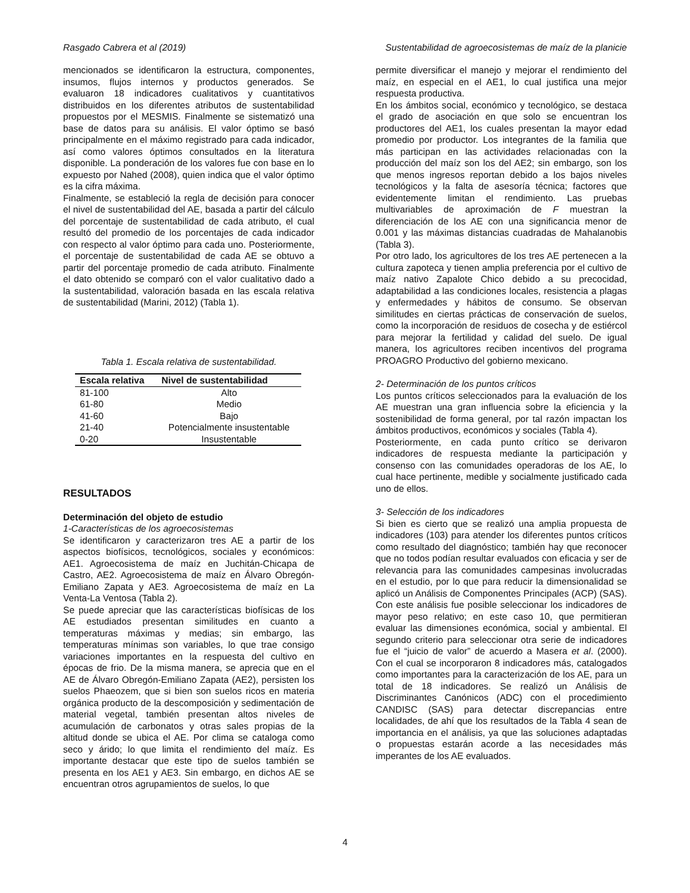Rasgado Cabrera et al (2019) Sustentabilidad de agroecosistemas de maíz de la planicie
mencionados se identificaron la estructura, componentes, insumos, flujos internos y productos generados. Se evaluaron 18 indicadores cualitativos y cuantitativos distribuidos en los diferentes atributos de sustentabilidad propuestos por el MESMIS. Finalmente se sistematizó una base de datos para su análisis. El valor óptimo se basó principalmente en el máximo registrado para cada indicador, así como valores óptimos consultados en la literatura disponible. La ponderación de los valores fue con base en lo expuesto por Nahed (2008), quien indica que el valor óptimo es la cifra máxima.
Finalmente, se estableció la regla de decisión para conocer el nivel de sustentabilidad del AE, basada a partir del cálculo del porcentaje de sustentabilidad de cada atributo, el cual resultó del promedio de los porcentajes de cada indicador con respecto al valor óptimo para cada uno. Posteriormente, el porcentaje de sustentabilidad de cada AE se obtuvo a partir del porcentaje promedio de cada atributo. Finalmente el dato obtenido se comparó con el valor cualitativo dado a la sustentabilidad, valoración basada en las escala relativa de sustentabilidad (Marini, 2012) (Tabla 1).
Tabla 1. Escala relativa de sustentabilidad.
| Escala relativa | Nivel de sustentabilidad |
| --- | --- |
| 81-100 | Alto |
| 61-80 | Medio |
| 41-60 | Bajo |
| 21-40 | Potencialmente insustentable |
| 0-20 | Insustentable |
RESULTADOS
Determinación del objeto de estudio
1-Características de los agroecosistemas
Se identificaron y caracterizaron tres AE a partir de los aspectos biofísicos, tecnológicos, sociales y económicos: AE1. Agroecosistema de maíz en Juchitán-Chicapa de Castro, AE2. Agroecosistema de maíz en Álvaro Obregón-Emiliano Zapata y AE3. Agroecosistema de maíz en La Venta-La Ventosa (Tabla 2).
Se puede apreciar que las características biofísicas de los AE estudiados presentan similitudes en cuanto a temperaturas máximas y medias; sin embargo, las temperaturas mínimas son variables, lo que trae consigo variaciones importantes en la respuesta del cultivo en épocas de frio. De la misma manera, se aprecia que en el AE de Álvaro Obregón-Emiliano Zapata (AE2), persisten los suelos Phaeozem, que si bien son suelos ricos en materia orgánica producto de la descomposición y sedimentación de material vegetal, también presentan altos niveles de acumulación de carbonatos y otras sales propias de la altitud donde se ubica el AE. Por clima se cataloga como seco y árido; lo que limita el rendimiento del maíz. Es importante destacar que este tipo de suelos también se presenta en los AE1 y AE3. Sin embargo, en dichos AE se encuentran otros agrupamientos de suelos, lo que
permite diversificar el manejo y mejorar el rendimiento del maíz, en especial en el AE1, lo cual justifica una mejor respuesta productiva.
En los ámbitos social, económico y tecnológico, se destaca el grado de asociación en que solo se encuentran los productores del AE1, los cuales presentan la mayor edad promedio por productor. Los integrantes de la familia que más participan en las actividades relacionadas con la producción del maíz son los del AE2; sin embargo, son los que menos ingresos reportan debido a los bajos niveles tecnológicos y la falta de asesoría técnica; factores que evidentemente limitan el rendimiento. Las pruebas multivariables de aproximación de F muestran la diferenciación de los AE con una significancia menor de 0.001 y las máximas distancias cuadradas de Mahalanobis (Tabla 3).
Por otro lado, los agricultores de los tres AE pertenecen a la cultura zapoteca y tienen amplia preferencia por el cultivo de maíz nativo Zapalote Chico debido a su precocidad, adaptabilidad a las condiciones locales, resistencia a plagas y enfermedades y hábitos de consumo. Se observan similitudes en ciertas prácticas de conservación de suelos, como la incorporación de residuos de cosecha y de estiércol para mejorar la fertilidad y calidad del suelo. De igual manera, los agricultores reciben incentivos del programa PROAGRO Productivo del gobierno mexicano.
2- Determinación de los puntos críticos
Los puntos críticos seleccionados para la evaluación de los AE muestran una gran influencia sobre la eficiencia y la sostenibilidad de forma general, por tal razón impactan los ámbitos productivos, económicos y sociales (Tabla 4).
Posteriormente, en cada punto crítico se derivaron indicadores de respuesta mediante la participación y consenso con las comunidades operadoras de los AE, lo cual hace pertinente, medible y socialmente justificado cada uno de ellos.
3- Selección de los indicadores
Si bien es cierto que se realizó una amplia propuesta de indicadores (103) para atender los diferentes puntos críticos como resultado del diagnóstico; también hay que reconocer que no todos podían resultar evaluados con eficacia y ser de relevancia para las comunidades campesinas involucradas en el estudio, por lo que para reducir la dimensionalidad se aplicó un Análisis de Componentes Principales (ACP) (SAS). Con este análisis fue posible seleccionar los indicadores de mayor peso relativo; en este caso 10, que permitieran evaluar las dimensiones económica, social y ambiental. El segundo criterio para seleccionar otra serie de indicadores fue el “juicio de valor” de acuerdo a Masera et al. (2000). Con el cual se incorporaron 8 indicadores más, catalogados como importantes para la caracterización de los AE, para un total de 18 indicadores. Se realizó un Análisis de Discriminantes Canónicos (ADC) con el procedimiento CANDISC (SAS) para detectar discrepancias entre localidades, de ahí que los resultados de la Tabla 4 sean de importancia en el análisis, ya que las soluciones adaptadas o propuestas estarán acorde a las necesidades más imperantes de los AE evaluados.
4